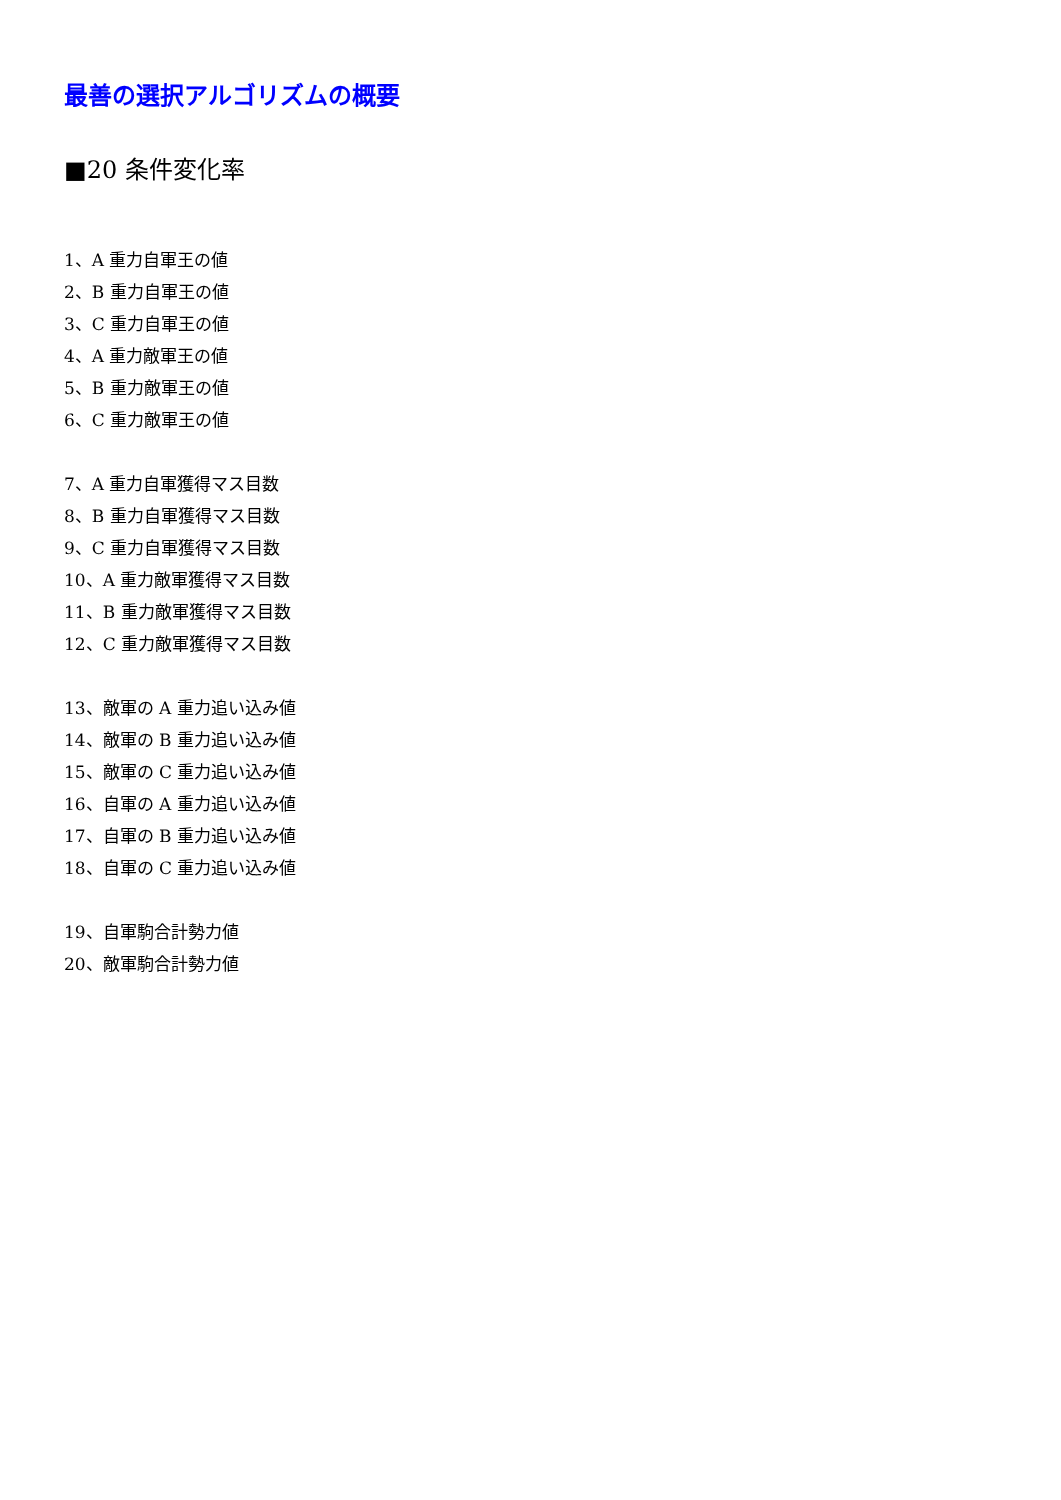最善の選択アルゴリズムの概要
■20 条件変化率
1、A 重力自軍王の値
2、B 重力自軍王の値
3、C 重力自軍王の値
4、A 重力敵軍王の値
5、B 重力敵軍王の値
6、C 重力敵軍王の値
7、A 重力自軍獲得マス目数
8、B 重力自軍獲得マス目数
9、C 重力自軍獲得マス目数
10、A 重力敵軍獲得マス目数
11、B 重力敵軍獲得マス目数
12、C 重力敵軍獲得マス目数
13、敵軍の A 重力追い込み値
14、敵軍の B 重力追い込み値
15、敵軍の C 重力追い込み値
16、自軍の A 重力追い込み値
17、自軍の B 重力追い込み値
18、自軍の C 重力追い込み値
19、自軍駒合計勢力値
20、敵軍駒合計勢力値